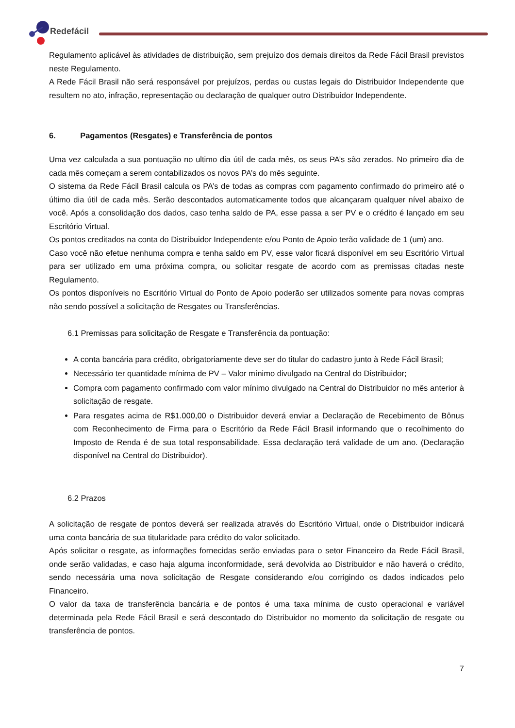Redefácil
Regulamento aplicável às atividades de distribuição, sem prejuízo dos demais direitos da Rede Fácil Brasil previstos neste Regulamento.
A Rede Fácil Brasil não será responsável por prejuízos, perdas ou custas legais do Distribuidor Independente que resultem no ato, infração, representação ou declaração de qualquer outro Distribuidor Independente.
6. Pagamentos (Resgates) e Transferência de pontos
Uma vez calculada a sua pontuação no ultimo dia útil de cada mês, os seus PA’s são zerados. No primeiro dia de cada mês começam a serem contabilizados os novos PA’s do mês seguinte.
O sistema da Rede Fácil Brasil calcula os PA’s de todas as compras com pagamento confirmado do primeiro até o último dia útil de cada mês. Serão descontados automaticamente todos que alcançaram qualquer nível abaixo de você. Após a consolidação dos dados, caso tenha saldo de PA, esse passa a ser PV e o crédito é lançado em seu Escritório Virtual.
Os pontos creditados na conta do Distribuidor Independente e/ou Ponto de Apoio terão validade de 1 (um) ano.
Caso você não efetue nenhuma compra e tenha saldo em PV, esse valor ficará disponível em seu Escritório Virtual para ser utilizado em uma próxima compra, ou solicitar resgate de acordo com as premissas citadas neste Regulamento.
Os pontos disponíveis no Escritório Virtual do Ponto de Apoio poderão ser utilizados somente para novas compras não sendo possível a solicitação de Resgates ou Transferências.
6.1 Premissas para solicitação de Resgate e Transferência da pontuação:
A conta bancária para crédito, obrigatoriamente deve ser do titular do cadastro junto à Rede Fácil Brasil;
Necessário ter quantidade mínima de PV – Valor mínimo divulgado na Central do Distribuidor;
Compra com pagamento confirmado com valor mínimo divulgado na Central do Distribuidor no mês anterior à solicitação de resgate.
Para resgates acima de R$1.000,00 o Distribuidor deverá enviar a Declaração de Recebimento de Bônus com Reconhecimento de Firma para o Escritório da Rede Fácil Brasil informando que o recolhimento do Imposto de Renda é de sua total responsabilidade. Essa declaração terá validade de um ano. (Declaração disponível na Central do Distribuidor).
6.2 Prazos
A solicitação de resgate de pontos deverá ser realizada através do Escritório Virtual, onde o Distribuidor indicará uma conta bancária de sua titularidade para crédito do valor solicitado.
Após solicitar o resgate, as informações fornecidas serão enviadas para o setor Financeiro da Rede Fácil Brasil, onde serão validadas, e caso haja alguma inconformidade, será devolvida ao Distribuidor e não haverá o crédito, sendo necessária uma nova solicitação de Resgate considerando e/ou corrigindo os dados indicados pelo Financeiro.
O valor da taxa de transferência bancária e de pontos é uma taxa mínima de custo operacional e variável determinada pela Rede Fácil Brasil e será descontado do Distribuidor no momento da solicitação de resgate ou transferência de pontos.
7